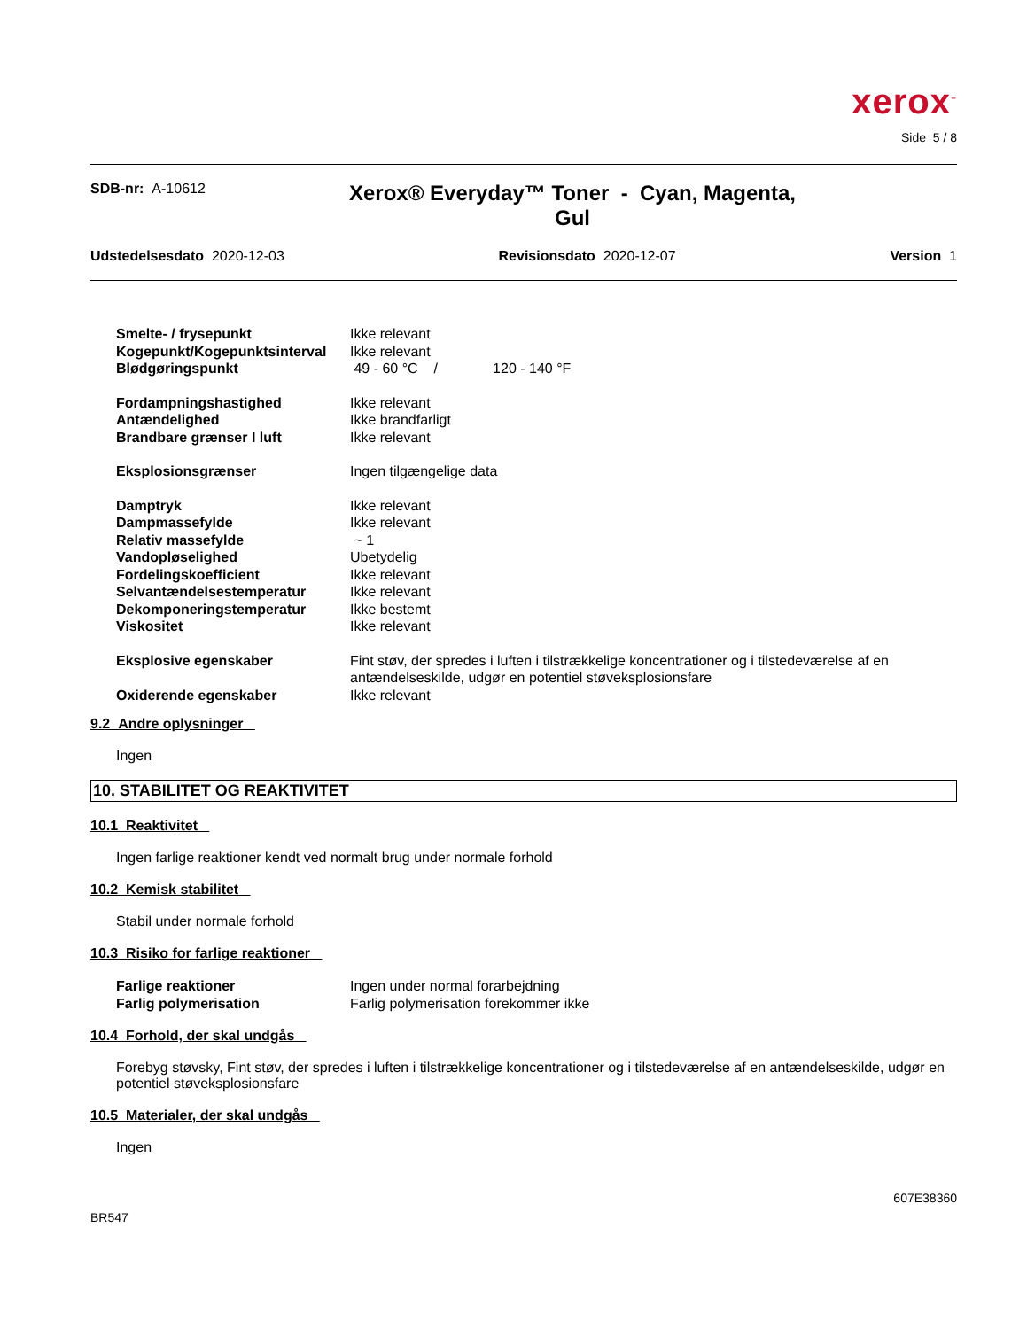xerox<sup>™</sup>
Side 5 / 8
SDB-nr: A-10612
Xerox® Everyday™ Toner - Cyan, Magenta, Gul
Udstedelsesdato 2020-12-03 Revisionsdato 2020-12-07 Version 1
| Smelte- / frysepunkt | Ikke relevant |
| Kogepunkt/Kogepunktsinterval | Ikke relevant |
| Blødgøringspunkt | 49 - 60 °C / 120 - 140 °F |
| Fordampningshastighed | Ikke relevant |
| Antændelighed | Ikke brandfarligt |
| Brandbare grænser I luft | Ikke relevant |
| Eksplosionsgrænser | Ingen tilgængelige data |
| Damptryk | Ikke relevant |
| Dampmassefylde | Ikke relevant |
| Relativ massefylde | ~ 1 |
| Vandopløselighed | Ubetydelig |
| Fordelingskoefficient | Ikke relevant |
| Selvantændelsestemperatur | Ikke relevant |
| Dekomponeringstemperatur | Ikke bestemt |
| Viskositet | Ikke relevant |
| Eksplosive egenskaber | Fint støv, der spredes i luften i tilstrækkelige koncentrationer og i tilstedeværelse af en antændelseskilde, udgør en potentiel støveksplosionsfare |
| Oxiderende egenskaber | Ikke relevant |
9.2 Andre oplysninger
Ingen
10. STABILITET OG REAKTIVITET
10.1 Reaktivitet
Ingen farlige reaktioner kendt ved normalt brug under normale forhold
10.2 Kemisk stabilitet
Stabil under normale forhold
10.3 Risiko for farlige reaktioner
| Farlige reaktioner | Ingen under normal forarbejdning |
| Farlig polymerisation | Farlig polymerisation forekommer ikke |
10.4 Forhold, der skal undgås
Forebyg støvsky, Fint støv, der spredes i luften i tilstrækkelige koncentrationer og i tilstedeværelse af en antændelseskilde, udgør en potentiel støveksplosionsfare
10.5 Materialer, der skal undgås
Ingen
607E38360
BR547